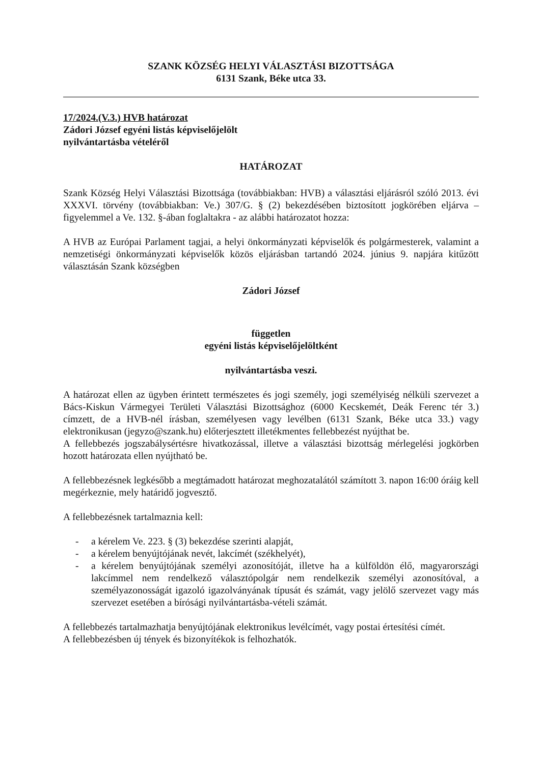SZANK KÖZSÉG HELYI VÁLASZTÁSI BIZOTTSÁGA
6131 Szank, Béke utca 33.
17/2024.(V.3.) HVB határozat
Zádori József egyéni listás képviselőjelölt
nyilvántartásba vételéről
HATÁROZAT
Szank Község Helyi Választási Bizottsága (továbbiakban: HVB) a választási eljárásról szóló 2013. évi XXXVI. törvény (továbbiakban: Ve.) 307/G. § (2) bekezdésében biztosított jogkörében eljárva – figyelemmel a Ve. 132. §-ában foglaltakra - az alábbi határozatot hozza:
A HVB az Európai Parlament tagjai, a helyi önkormányzati képviselők és polgármesterek, valamint a nemzetiségi önkormányzati képviselők közös eljárásban tartandó 2024. június 9. napjára kitűzött választásán Szank községben
Zádori József
független
egyéni listás képviselőjelöltként
nyilvántartásba veszi.
A határozat ellen az ügyben érintett természetes és jogi személy, jogi személyiség nélküli szervezet a Bács-Kiskun Vármegyei Területi Választási Bizottsághoz (6000 Kecskemét, Deák Ferenc tér 3.) címzett, de a HVB-nél írásban, személyesen vagy levélben (6131 Szank, Béke utca 33.) vagy elektronikusan (jegyzo@szank.hu) előterjesztett illetékmentes fellebbezést nyújthat be.
A fellebbezés jogszabálysértésre hivatkozással, illetve a választási bizottság mérlegelési jogkörben hozott határozata ellen nyújtható be.
A fellebbezésnek legkésőbb a megtámadott határozat meghozatalától számított 3. napon 16:00 óráig kell megérkeznie, mely határidő jogvesztő.
A fellebbezésnek tartalmaznia kell:
- a kérelem Ve. 223. § (3) bekezdése szerinti alapját,
- a kérelem benyújtójának nevét, lakcímét (székhelyét),
- a kérelem benyújtójának személyi azonosítóját, illetve ha a külföldön élő, magyarországi lakcímmel nem rendelkező választópolgár nem rendelkezik személyi azonosítóval, a személyazonosságát igazoló igazolványának típusát és számát, vagy jelölő szervezet vagy más szervezet esetében a bírósági nyilvántartásba-vételi számát.
A fellebbezés tartalmazhatja benyújtójának elektronikus levélcímét, vagy postai értesítési címét.
A fellebbezésben új tények és bizonyítékok is felhozhatók.